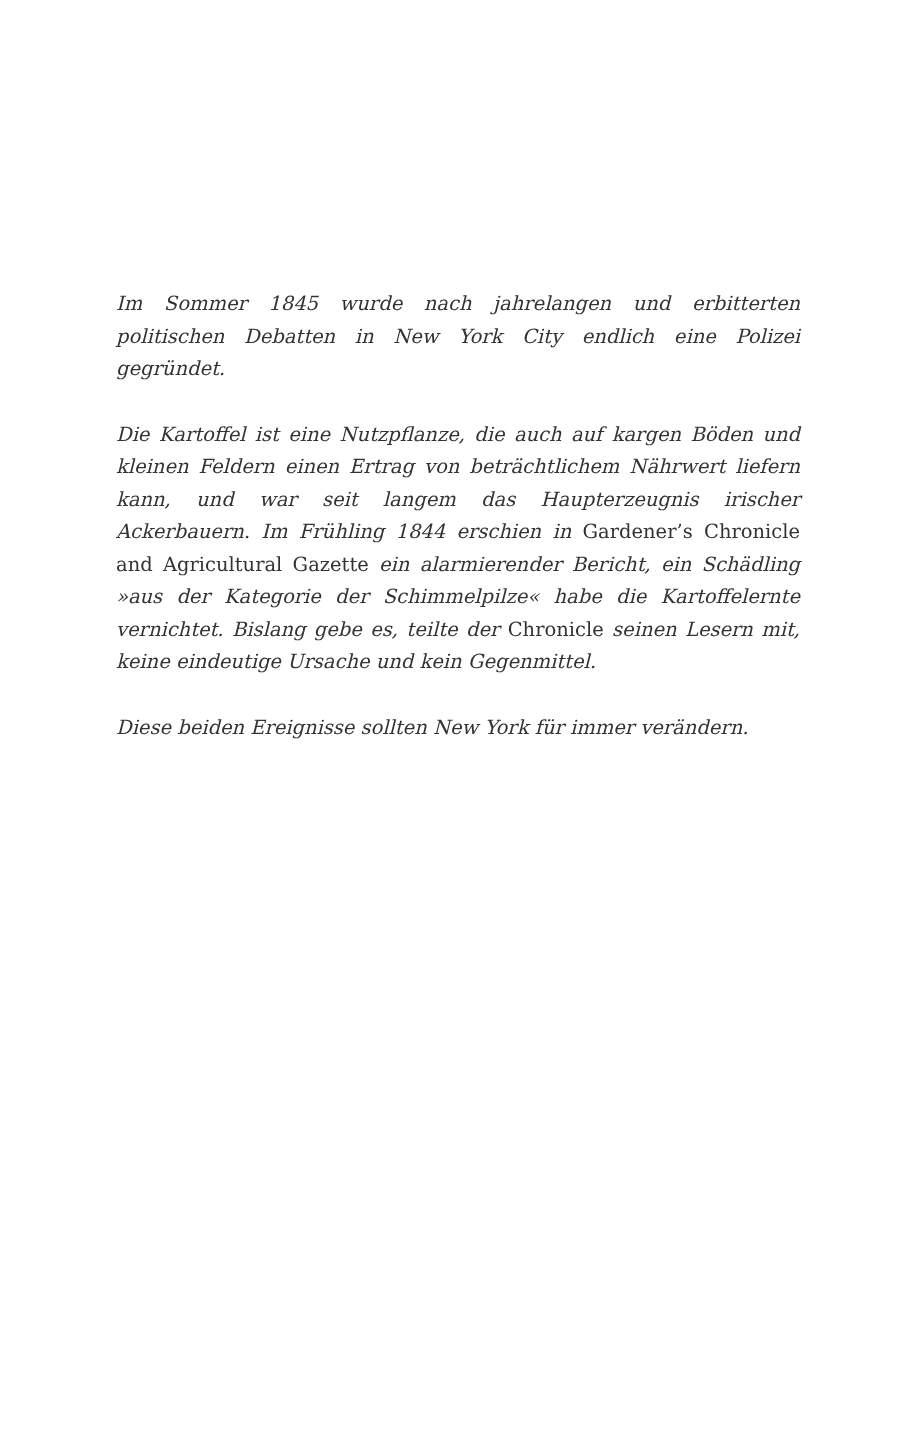Im Sommer 1845 wurde nach jahrelangen und erbitterten politischen Debatten in New York City endlich eine Polizei gegründet.
Die Kartoffel ist eine Nutzpflanze, die auch auf kargen Böden und kleinen Feldern einen Ertrag von beträchtlichem Nährwert liefern kann, und war seit langem das Haupterzeugnis irischer Ackerbauern. Im Frühling 1844 erschien in Gardener’s Chronicle and Agricultural Gazette ein alarmierender Bericht, ein Schädling »aus der Kategorie der Schimmelpilze« habe die Kartoffelernte vernichtet. Bislang gebe es, teilte der Chronicle seinen Lesern mit, keine eindeutige Ursache und kein Gegenmittel.
Diese beiden Ereignisse sollten New York für immer verändern.